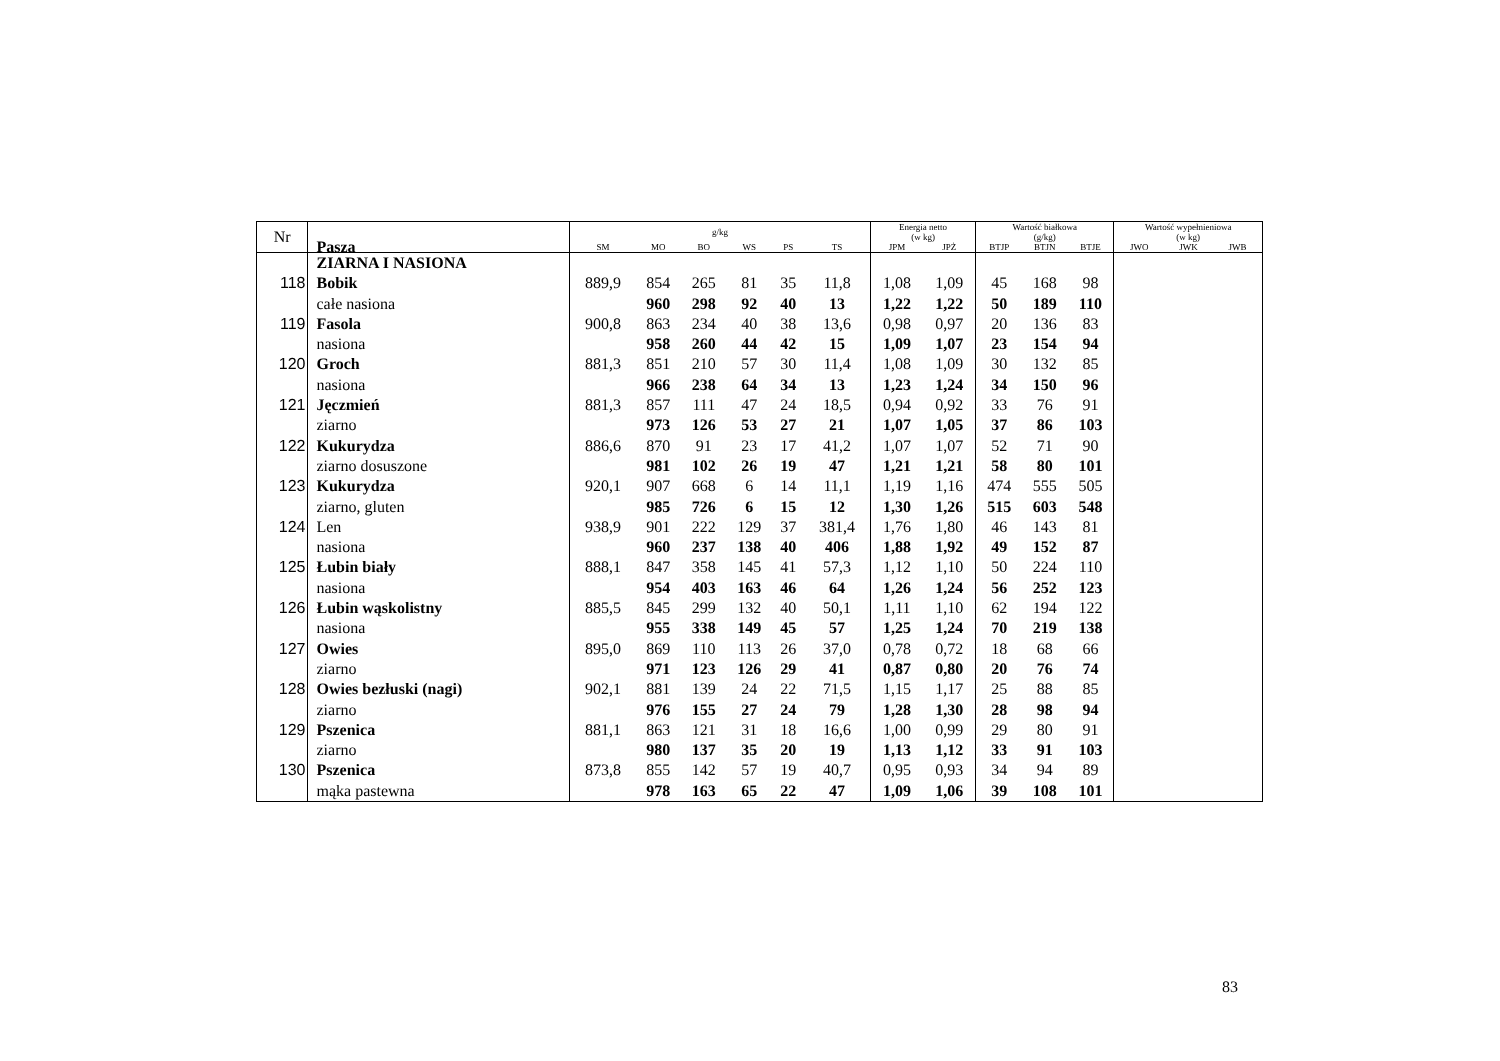| Nr | Pasza | g/kg | | | | | | Energia netto (w kg) | | Wartość białkowa (g/kg) | | | Wartość wypełnieniowa (w kg) | | |
| --- | --- | --- | --- | --- | --- | --- | --- | --- | --- | --- | --- | --- | --- | --- | --- |
| | | SM | MO | BO | WS | PS | TS | JPM | JPŻ | BTJP | BTJN | BTJE | JWO | JWK | JWB |
| | ZIARNA I NASIONA | | | | | | | | | | | | | | |
| 118 | Bobik | 889,9 | 854 | 265 | 81 | 35 | 11,8 | 1,08 | 1,09 | 45 | 168 | 98 | | | |
| | całe nasiona | | 960 | 298 | 92 | 40 | 13 | 1,22 | 1,22 | 50 | 189 | 110 | | | |
| 119 | Fasola | 900,8 | 863 | 234 | 40 | 38 | 13,6 | 0,98 | 0,97 | 20 | 136 | 83 | | | |
| | nasiona | | 958 | 260 | 44 | 42 | 15 | 1,09 | 1,07 | 23 | 154 | 94 | | | |
| 120 | Groch | 881,3 | 851 | 210 | 57 | 30 | 11,4 | 1,08 | 1,09 | 30 | 132 | 85 | | | |
| | nasiona | | 966 | 238 | 64 | 34 | 13 | 1,23 | 1,24 | 34 | 150 | 96 | | | |
| 121 | Jęczmień | 881,3 | 857 | 111 | 47 | 24 | 18,5 | 0,94 | 0,92 | 33 | 76 | 91 | | | |
| | ziarno | | 973 | 126 | 53 | 27 | 21 | 1,07 | 1,05 | 37 | 86 | 103 | | | |
| 122 | Kukurydza | 886,6 | 870 | 91 | 23 | 17 | 41,2 | 1,07 | 1,07 | 52 | 71 | 90 | | | |
| | ziarno dosuszone | | 981 | 102 | 26 | 19 | 47 | 1,21 | 1,21 | 58 | 80 | 101 | | | |
| 123 | Kukurydza | 920,1 | 907 | 668 | 6 | 14 | 11,1 | 1,19 | 1,16 | 474 | 555 | 505 | | | |
| | ziarno, gluten | | 985 | 726 | 6 | 15 | 12 | 1,30 | 1,26 | 515 | 603 | 548 | | | |
| 124 | Len | 938,9 | 901 | 222 | 129 | 37 | 381,4 | 1,76 | 1,80 | 46 | 143 | 81 | | | |
| | nasiona | | 960 | 237 | 138 | 40 | 406 | 1,88 | 1,92 | 49 | 152 | 87 | | | |
| 125 | Łubin biały | 888,1 | 847 | 358 | 145 | 41 | 57,3 | 1,12 | 1,10 | 50 | 224 | 110 | | | |
| | nasiona | | 954 | 403 | 163 | 46 | 64 | 1,26 | 1,24 | 56 | 252 | 123 | | | |
| 126 | Łubin wąskolistny | 885,5 | 845 | 299 | 132 | 40 | 50,1 | 1,11 | 1,10 | 62 | 194 | 122 | | | |
| | nasiona | | 955 | 338 | 149 | 45 | 57 | 1,25 | 1,24 | 70 | 219 | 138 | | | |
| 127 | Owies | 895,0 | 869 | 110 | 113 | 26 | 37,0 | 0,78 | 0,72 | 18 | 68 | 66 | | | |
| | ziarno | | 971 | 123 | 126 | 29 | 41 | 0,87 | 0,80 | 20 | 76 | 74 | | | |
| 128 | Owies bezłuski (nagi) | 902,1 | 881 | 139 | 24 | 22 | 71,5 | 1,15 | 1,17 | 25 | 88 | 85 | | | |
| | ziarno | | 976 | 155 | 27 | 24 | 79 | 1,28 | 1,30 | 28 | 98 | 94 | | | |
| 129 | Pszenica | 881,1 | 863 | 121 | 31 | 18 | 16,6 | 1,00 | 0,99 | 29 | 80 | 91 | | | |
| | ziarno | | 980 | 137 | 35 | 20 | 19 | 1,13 | 1,12 | 33 | 91 | 103 | | | |
| 130 | Pszenica | 873,8 | 855 | 142 | 57 | 19 | 40,7 | 0,95 | 0,93 | 34 | 94 | 89 | | | |
| | mąka pastewna | | 978 | 163 | 65 | 22 | 47 | 1,09 | 1,06 | 39 | 108 | 101 | | | |
83